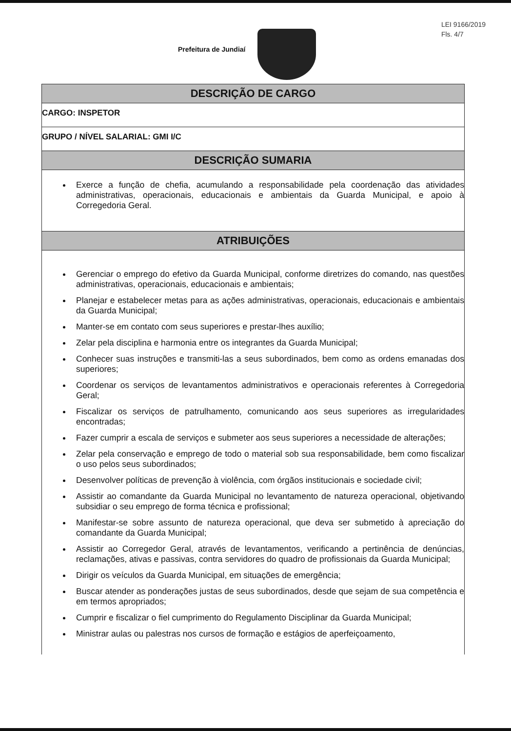LEI 9166/2019
Fls. 4/7
Prefeitura de Jundiaí
DESCRIÇÃO DE CARGO
CARGO: INSPETOR
GRUPO / NÍVEL SALARIAL: GMI I/C
DESCRIÇÃO SUMARIA
Exerce a função de chefia, acumulando a responsabilidade pela coordenação das atividades administrativas, operacionais, educacionais e ambientais da Guarda Municipal, e apoio à Corregedoria Geral.
ATRIBUIÇÕES
Gerenciar o emprego do efetivo da Guarda Municipal, conforme diretrizes do comando, nas questões administrativas, operacionais, educacionais e ambientais;
Planejar e estabelecer metas para as ações administrativas, operacionais, educacionais e ambientais da Guarda Municipal;
Manter-se em contato com seus superiores e prestar-lhes auxílio;
Zelar pela disciplina e harmonia entre os integrantes da Guarda Municipal;
Conhecer suas instruções e transmiti-las a seus subordinados, bem como as ordens emanadas dos superiores;
Coordenar os serviços de levantamentos administrativos e operacionais referentes à Corregedoria Geral;
Fiscalizar os serviços de patrulhamento, comunicando aos seus superiores as irregularidades encontradas;
Fazer cumprir a escala de serviços e submeter aos seus superiores a necessidade de alterações;
Zelar pela conservação e emprego de todo o material sob sua responsabilidade, bem como fiscalizar o uso pelos seus subordinados;
Desenvolver políticas de prevenção à violência, com órgãos institucionais e sociedade civil;
Assistir ao comandante da Guarda Municipal no levantamento de natureza operacional, objetivando subsidiar o seu emprego de forma técnica e profissional;
Manifestar-se sobre assunto de natureza operacional, que deva ser submetido à apreciação do comandante da Guarda Municipal;
Assistir ao Corregedor Geral, através de levantamentos, verificando a pertinência de denúncias, reclamações, ativas e passivas, contra servidores do quadro de profissionais da Guarda Municipal;
Dirigir os veículos da Guarda Municipal, em situações de emergência;
Buscar atender as ponderações justas de seus subordinados, desde que sejam de sua competência e em termos apropriados;
Cumprir e fiscalizar o fiel cumprimento do Regulamento Disciplinar da Guarda Municipal;
Ministrar aulas ou palestras nos cursos de formação e estágios de aperfeiçoamento,